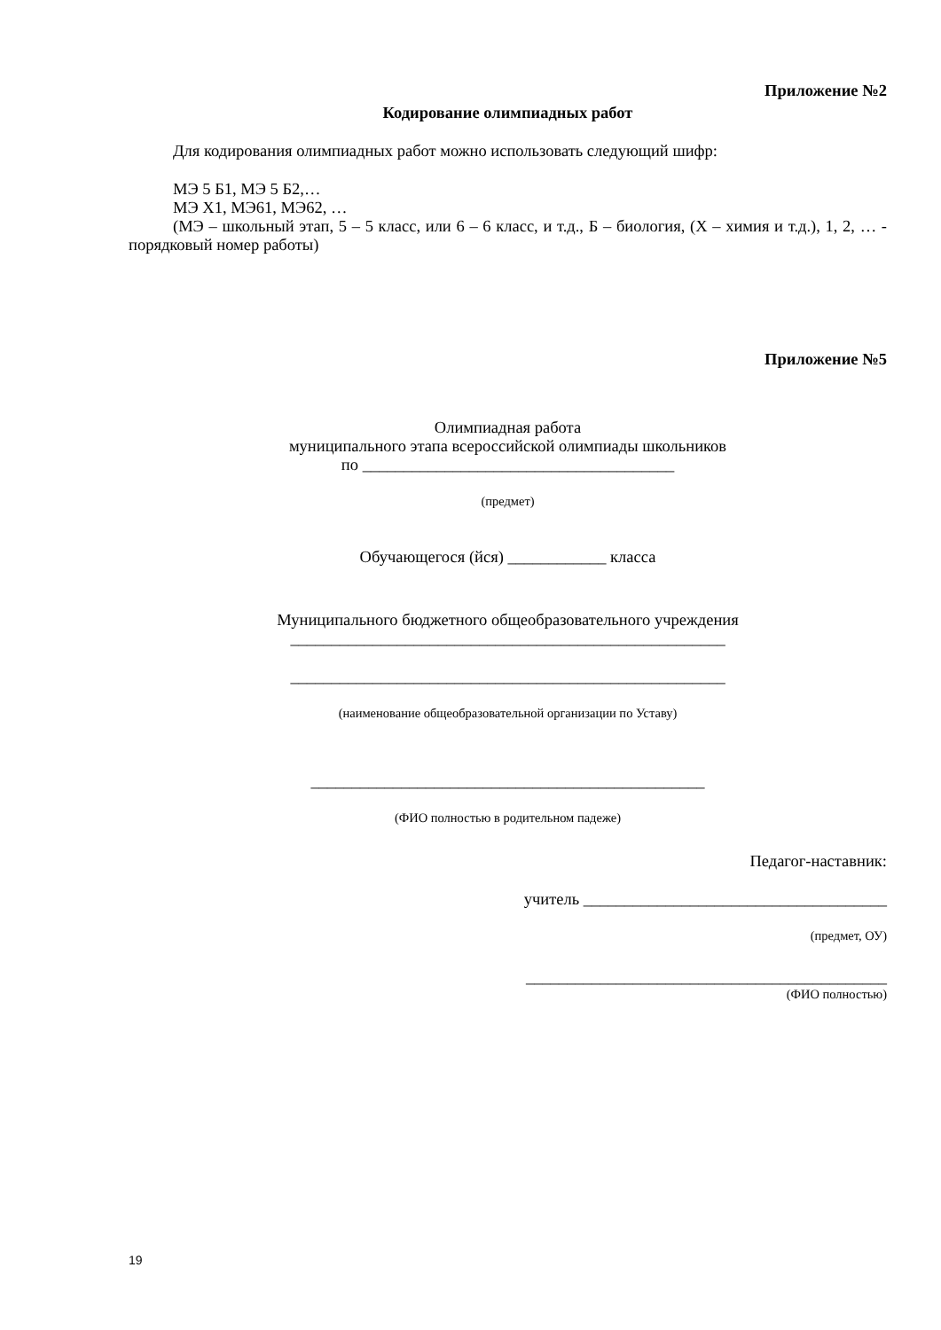Приложение №2
Кодирование олимпиадных работ
Для кодирования олимпиадных работ можно использовать следующий шифр:
МЭ 5 Б1, МЭ 5 Б2,…
МЭ Х1, МЭ61, МЭ62, …
(МЭ – школьный этап, 5 – 5 класс, или 6 – 6 класс, и т.д., Б – биология, (Х – химия и т.д.), 1, 2, … - порядковый номер работы)
Приложение №5
Олимпиадная работа
муниципального этапа всероссийской олимпиады школьников
по ______________________________________
(предмет)
Обучающегося (йся) ____________ класса
Муниципального бюджетного общеобразовательного учреждения
_____________________________________________________
_____________________________________________________
(наименование общеобразовательной организации по Уставу)
________________________________________________
(ФИО полностью в родительном падеже)
Педагог-наставник:
учитель _____________________________________
(предмет, ОУ)
____________________________________________
(ФИО полностью)
19